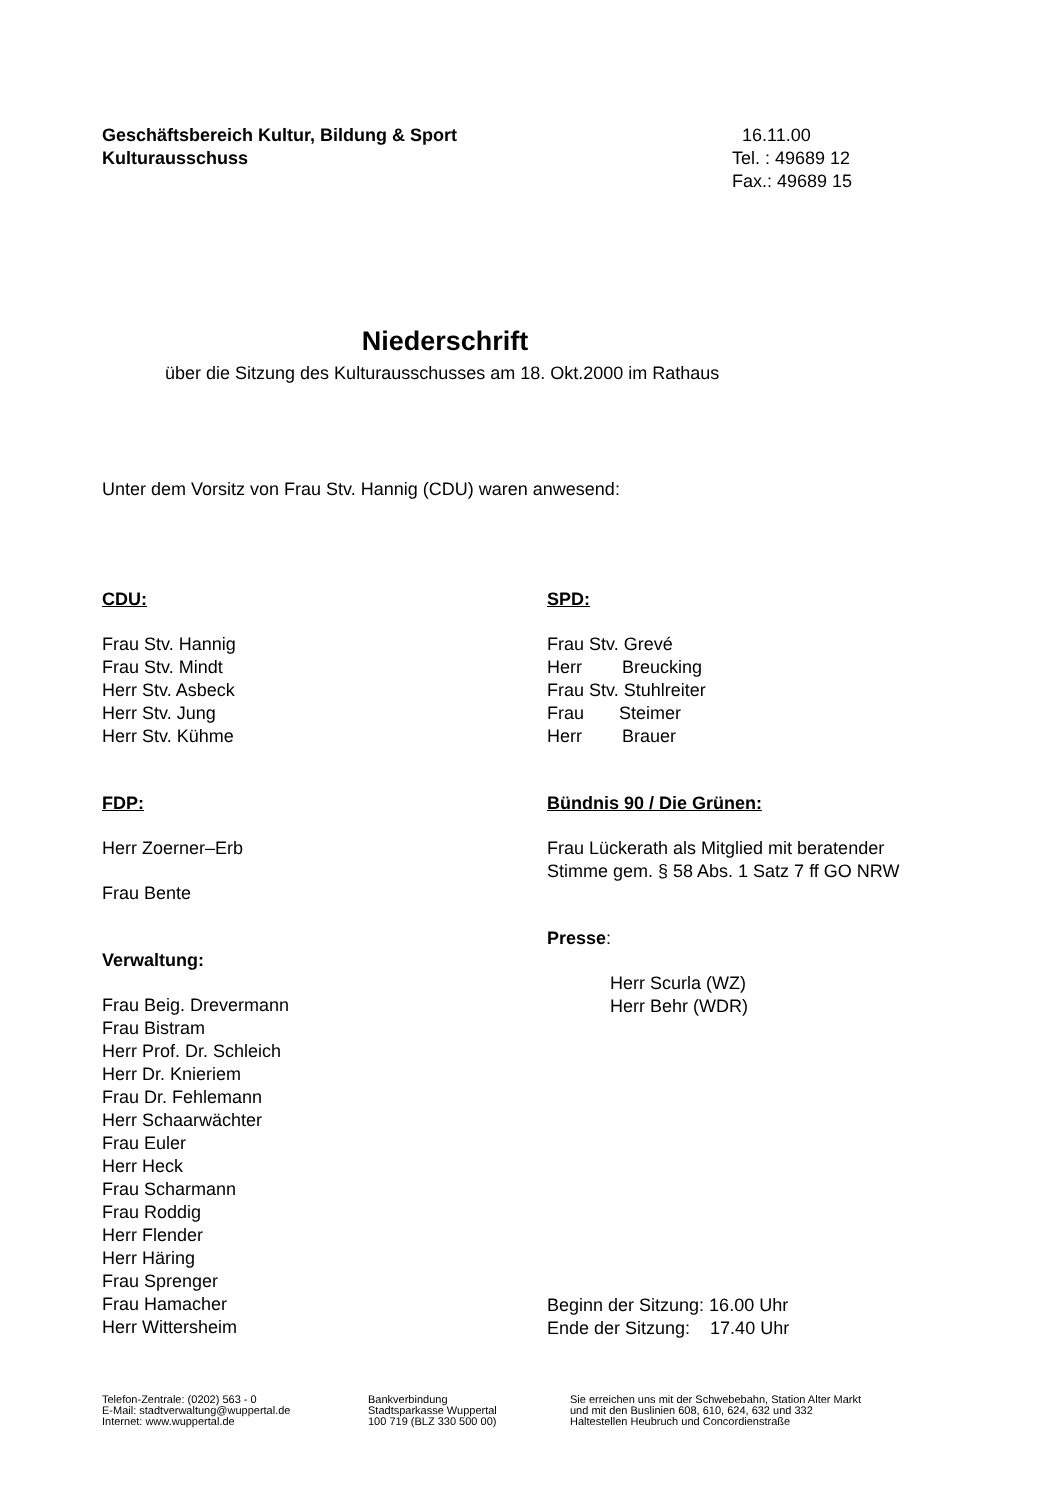Geschäftsbereich Kultur, Bildung & Sport
Kulturausschuss
16.11.00
Tel. : 49689 12
Fax.: 49689 15
Niederschrift
über die Sitzung des Kulturausschusses am 18. Okt.2000 im Rathaus
Unter dem Vorsitz von Frau Stv. Hannig (CDU) waren anwesend:
CDU:
Frau Stv. Hannig
Frau Stv. Mindt
Herr Stv. Asbeck
Herr Stv. Jung
Herr Stv. Kühme
FDP:
Herr Zoerner–Erb
Frau Bente
Verwaltung:
Frau Beig. Drevermann
Frau Bistram
Herr Prof. Dr. Schleich
Herr Dr. Knieriem
Frau Dr. Fehlemann
Herr Schaarwächter
Frau Euler
Herr Heck
Frau Scharmann
Frau Roddig
Herr Flender
Herr Häring
Frau Sprenger
Frau Hamacher
Herr Wittersheim
SPD:
Frau Stv. Grevé
Herr Breucking
Frau Stv. Stuhlreiter
Frau Steimer
Herr Brauer
Bündnis 90 / Die Grünen:
Frau Lückerath als Mitglied mit beratender
Stimme gem. § 58 Abs. 1 Satz 7 ff GO NRW
Presse:
Herr Scurla (WZ)
Herr Behr (WDR)
Beginn der Sitzung: 16.00 Uhr
Ende der Sitzung: 17.40 Uhr
Telefon-Zentrale: (0202) 563 - 0
E-Mail: stadtverwaltung@wuppertal.de
Internet: www.wuppertal.de
Bankverbindung
Stadtsparkasse Wuppertal
100 719 (BLZ 330 500 00)
Sie erreichen uns mit der Schwebebahn, Station Alter Markt
und mit den Buslinien 608, 610, 624, 632 und 332
Haltestellen Heubruch und Concordienstraße